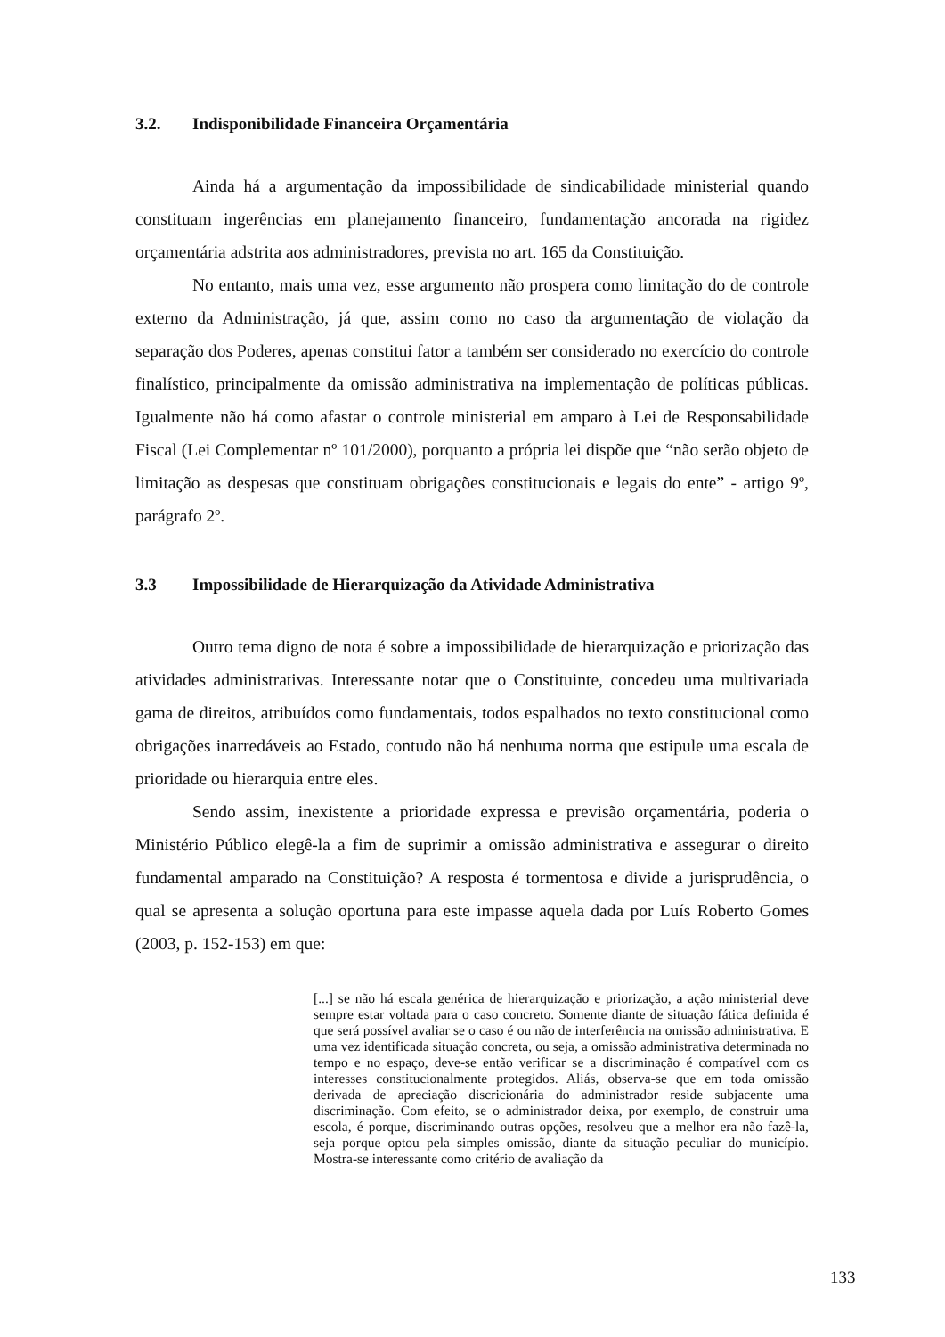3.2. Indisponibilidade Financeira Orçamentária
Ainda há a argumentação da impossibilidade de sindicabilidade ministerial quando constituam ingerências em planejamento financeiro, fundamentação ancorada na rigidez orçamentária adstrita aos administradores, prevista no art. 165 da Constituição.
No entanto, mais uma vez, esse argumento não prospera como limitação do de controle externo da Administração, já que, assim como no caso da argumentação de violação da separação dos Poderes, apenas constitui fator a também ser considerado no exercício do controle finalístico, principalmente da omissão administrativa na implementação de políticas públicas. Igualmente não há como afastar o controle ministerial em amparo à Lei de Responsabilidade Fiscal (Lei Complementar nº 101/2000), porquanto a própria lei dispõe que “não serão objeto de limitação as despesas que constituam obrigações constitucionais e legais do ente” - artigo 9º, parágrafo 2º.
3.3 Impossibilidade de Hierarquização da Atividade Administrativa
Outro tema digno de nota é sobre a impossibilidade de hierarquização e priorização das atividades administrativas. Interessante notar que o Constituinte, concedeu uma multivariada gama de direitos, atribuídos como fundamentais, todos espalhados no texto constitucional como obrigações inarredáveis ao Estado, contudo não há nenhuma norma que estipule uma escala de prioridade ou hierarquia entre eles.
Sendo assim, inexistente a prioridade expressa e previsão orçamentária, poderia o Ministério Público elegê-la a fim de suprimir a omissão administrativa e assegurar o direito fundamental amparado na Constituição? A resposta é tormentosa e divide a jurisprudência, o qual se apresenta a solução oportuna para este impasse aquela dada por Luís Roberto Gomes (2003, p. 152-153) em que:
[...] se não há escala genérica de hierarquização e priorização, a ação ministerial deve sempre estar voltada para o caso concreto. Somente diante de situação fática definida é que será possível avaliar se o caso é ou não de interferência na omissão administrativa. E uma vez identificada situação concreta, ou seja, a omissão administrativa determinada no tempo e no espaço, deve-se então verificar se a discriminação é compatível com os interesses constitucionalmente protegidos. Aliás, observa-se que em toda omissão derivada de apreciação discricionária do administrador reside subjacente uma discriminação. Com efeito, se o administrador deixa, por exemplo, de construir uma escola, é porque, discriminando outras opções, resolveu que a melhor era não fazê-la, seja porque optou pela simples omissão, diante da situação peculiar do município. Mostra-se interessante como critério de avaliação da
133